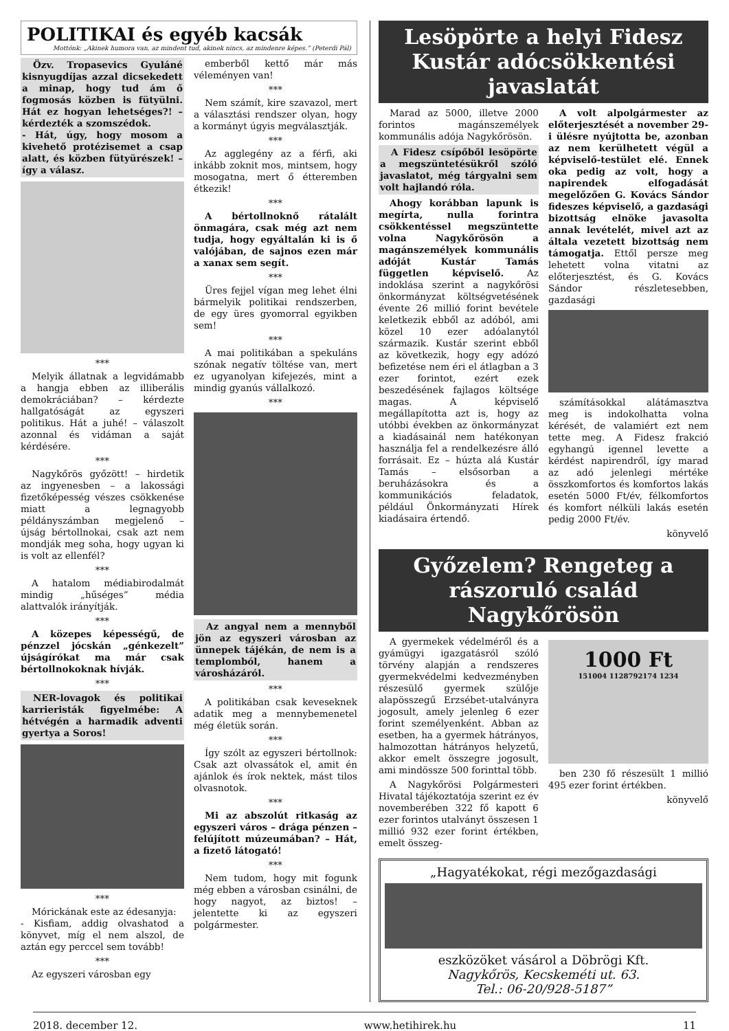POLITIKAI és egyéb kacsák
Mottónk: „Akinek humora van, az mindent tud, akinek nincs, az mindenre képes.” (Peterdi Pál)
Özv. Tropasevics Gyuláné kisnyugdíjas azzal dicsekedett a minap, hogy tud ám ő fogmosás közben is fütyülni. Hát ez hogyan lehetséges?! – kérdezték a szomszédok.
- Hát, úgy, hogy mosom a kivehető protézisemet a csap alatt, és közben fütyürészek! – így a válasz.
***
Melyik állatnak a legvidámabb a hangja ebben az illiberális demokráciában? – kérdezte hallgatóságát az egyszeri politikus. Hát a juhé! – válaszolt azonnal és vidáman a saját kérdésére.
***
Nagykőrös győzött! – hirdetik az ingyenesben – a lakossági fizetőképesség vészes csökkenése miatt a legnagyobb példányszámban megjelenő – újság bértollnokai, csak azt nem mondják meg soha, hogy ugyan ki is volt az ellenfél?
***
A hatalom médiabirodalmát mindig „hűséges” média alattvalók irányítják.
***
A közepes képességű, de pénzzel jócskán „génkezelt” újságírókat ma már csak bértollnokoknak hívják.
***
NER-lovagok és politikai karrieristák figyelmébe: A hétvégén a harmadik adventi gyertya a Soros!
***
Mórickának este az édesanyja:
- Kisfiam, addig olvashatod a könyvet, míg el nem alszol, de aztán egy perccel sem tovább!
***
Az egyszeri városban egy
emberből kettő már más véleményen van!
***
Nem számít, kire szavazol, mert a választási rendszer olyan, hogy a kormányt úgyis megválasztják.
***
Az agglegény az a férfi, aki inkább zoknit mos, mintsem, hogy mosogatna, mert ő étteremben étkezik!
***
A bértollnoknő rátalált önmagára, csak még azt nem tudja, hogy egyáltalán ki is ő valójában, de sajnos ezen már a xanax sem segít.
***
Üres fejjel vígan meg lehet élni bármelyik politikai rendszerben, de egy üres gyomorral egyikben sem!
***
A mai politikában a spekuláns szónak negatív töltése van, mert ez ugyanolyan kifejezés, mint a mindig gyanús vállalkozó.
***
Az angyal nem a mennyből jön az egyszeri városban az ünnepek tájékán, de nem is a templomból, hanem a városházáról.
***
A politikában csak keveseknek adatik meg a mennybemenetel még életük során.
***
Így szólt az egyszeri bértollnok: Csak azt olvassátok el, amit én ajánlok és írok nektek, mást tilos olvasnotok.
***
Mi az abszolút ritkaság az egyszeri város – drága pénzen – felújított múzeumában? – Hát, a fizető látogató!
***
Nem tudom, hogy mit fogunk még ebben a városban csinálni, de hogy nagyot, az biztos! – jelentette ki az egyszeri polgármester.
Lesöpörte a helyi Fidesz Kustár adócsökkentési javaslatát
Marad az 5000, illetve 2000 forintos magánszemélyek kommunális adója Nagykőrösön.
A Fidesz csípőből lesöpörte a megszüntetésükről szóló javaslatot, még tárgyalni sem volt hajlandó róla.
Ahogy korábban lapunk is megírta, nulla forintra csökkentéssel megszüntette volna Nagykőrösön a magánszemélyek kommunális adóját Kustár Tamás független képviselő. Az indoklása szerint a nagykőrösi önkormányzat költségvetésének évente 26 millió forint bevétele keletkezik ebből az adóból, ami közel 10 ezer adóalanytól származik. Kustár szerint ebből az következik, hogy egy adózó befizetése nem éri el átlagban a 3 ezer forintot, ezért ezek beszedésének fajlagos költsége magas. A képviselő megállapította azt is, hogy az utóbbi években az önkormányzat a kiadásainál nem hatékonyan használja fel a rendelkezésre álló forrásait. Ez – húzta alá Kustár Tamás – elsősorban a beruházásokra és a kommunikációs feladatok, például Önkormányzati Hírek kiadásaira értendő.
A volt alpolgármester az előterjesztését a november 29-i ülésre nyújtotta be, azonban az nem kerülhetett végül a képviselő-testület elé. Ennek oka pedig az volt, hogy a napirendek elfogadását megelőzően G. Kovács Sándor fideszes képviselő, a gazdasági bizottság elnöke javasolta annak levételét, mivel azt az általa vezetett bizottság nem támogatja. Ettől persze meg lehetett volna vitatni az előterjesztést, és G. Kovács Sándor részletesebben, gazdasági
számításokkal alátámasztva meg is indokolhatta volna kérését, de valamiért ezt nem tette meg. A Fidesz frakció egyhangú igennel levette a kérdést napirendről, így marad az adó jelenlegi mértéke összkomfortos és komfortos lakás esetén 5000 Ft/év, félkomfortos és komfort nélküli lakás esetén pedig 2000 Ft/év.
könyvelő
Győzelem? Rengeteg a rászoruló család Nagykőrösön
A gyermekek védelméről és a gyámügyi igazgatásról szóló törvény alapján a rendszeres gyermekvédelmi kedvezményben részesülő gyermek szülője alapösszegű Erzsébet-utalványra jogosult, amely jelenleg 6 ezer forint személyenként. Abban az esetben, ha a gyermek hátrányos, halmozottan hátrányos helyzetű, akkor emelt összegre jogosult, ami mindössze 500 forinttal több.
A Nagykőrösi Polgármesteri Hivatal tájékoztatója szerint ez év novemberében 322 fő kapott 6 ezer forintos utalványt összesen 1 millió 932 ezer forint értékben, emelt összeg-
1000 Ft
151004 1128792174 1234
ben 230 fő részesült 1 millió 495 ezer forint értékben.
könyvelő
„Hagyatékokat, régi mezőgazdasági
eszközöket vásárol a Döbrögi Kft.
Nagykőrös, Kecskeméti ut. 63.
Tel.: 06-20/928-5187”
2018. december 12. www.hetihirek.hu 11